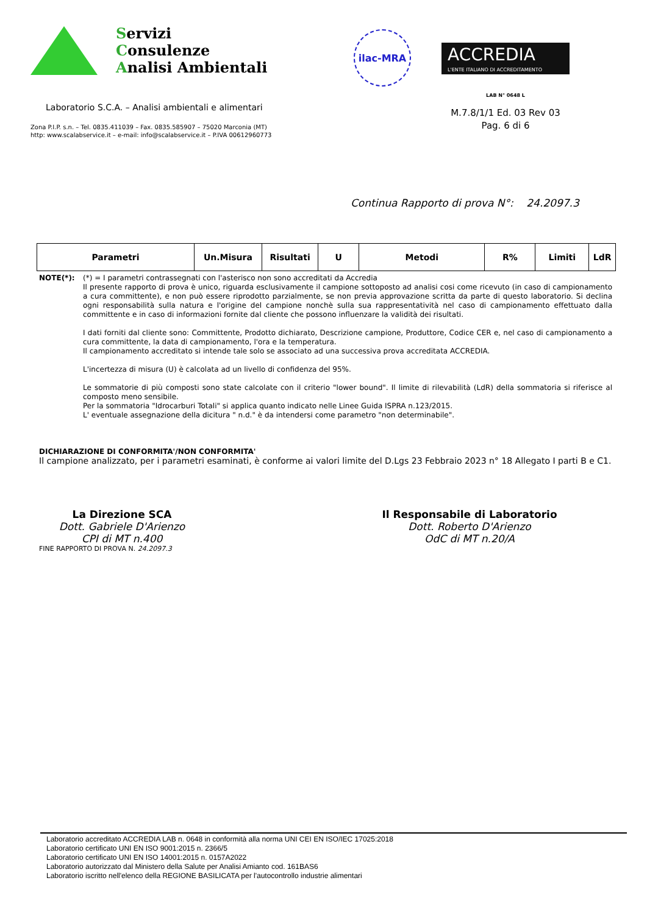Servizi
Consulenze
Analisi Ambientali
Laboratorio S.C.A. – Analisi ambientali e alimentari
Zona P.I.P. s.n. – Tel. 0835.411039 – Fax. 0835.585907 – 75020 Marconia (MT)
http: www.scalabservice.it – e-mail: info@scalabservice.it – P.IVA 00612960773
ilac-MRA
ACCREDIA
L'ENTE ITALIANO DI ACCREDITAMENTO
LAB N° 0648 L
M.7.8/1/1 Ed. 03 Rev 03
Pag. 6 di 6
Continua Rapporto di prova N°: 24.2097.3
| Parametri | Un.Misura | Risultati | U | Metodi | R% | Limiti | LdR |
| --- | --- | --- | --- | --- | --- | --- | --- |
NOTE(*):
(*) = I parametri contrassegnati con l'asterisco non sono accreditati da Accredia
Il presente rapporto di prova è unico, riguarda esclusivamente il campione sottoposto ad analisi cosi come ricevuto (in caso di campionamento a cura committente), e non può essere riprodotto parzialmente, se non previa approvazione scritta da parte di questo laboratorio. Si declina ogni responsabilità sulla natura e l'origine del campione nonchè sulla sua rappresentatività nel caso di campionamento effettuato dalla committente e in caso di informazioni fornite dal cliente che possono influenzare la validità dei risultati.
I dati forniti dal cliente sono: Committente, Prodotto dichiarato, Descrizione campione, Produttore, Codice CER e, nel caso di campionamento a cura committente, la data di campionamento, l'ora e la temperatura.
Il campionamento accreditato si intende tale solo se associato ad una successiva prova accreditata ACCREDIA.
L'incertezza di misura (U) è calcolata ad un livello di confidenza del 95%.
Le sommatorie di più composti sono state calcolate con il criterio "lower bound". Il limite di rilevabilità (LdR) della sommatoria si riferisce al composto meno sensibile.
Per la sommatoria "Idrocarburi Totali" si applica quanto indicato nelle Linee Guida ISPRA n.123/2015.
L' eventuale assegnazione della dicitura " n.d." è da intendersi come parametro "non determinabile".
DICHIARAZIONE DI CONFORMITA'/NON CONFORMITA'
Il campione analizzato, per i parametri esaminati, è conforme ai valori limite del D.Lgs 23 Febbraio 2023 n° 18 Allegato I parti B e C1.
La Direzione SCA
Dott. Gabriele D'Arienzo
CPI di MT n.400
Il Responsabile di Laboratorio
Dott. Roberto D'Arienzo
OdC di MT n.20/A
FINE RAPPORTO DI PROVA N. 24.2097.3
Laboratorio accreditato ACCREDIA LAB n. 0648 in conformità alla norma UNI CEI EN ISO/IEC 17025:2018
Laboratorio certificato UNI EN ISO 9001:2015 n. 2366/5
Laboratorio certificato UNI EN ISO 14001:2015 n. 0157A2022
Laboratorio autorizzato dal Ministero della Salute per Analisi Amianto cod. 161BAS6
Laboratorio iscritto nell'elenco della REGIONE BASILICATA per l'autocontrollo industrie alimentari